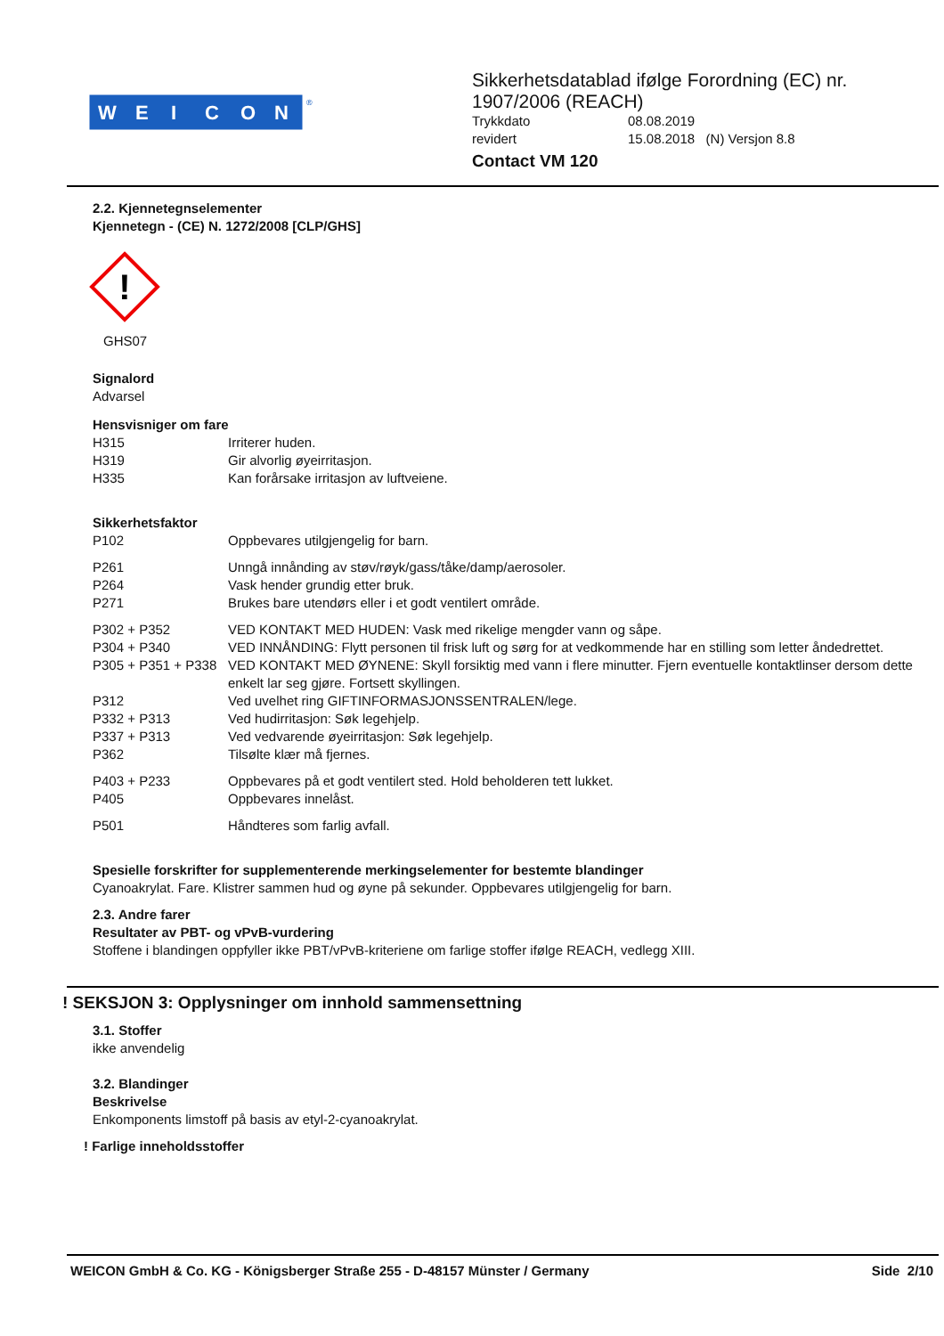W
E
I
C
O
N
®
Sikkerhetsdatablad ifølge Forordning (EC) nr.
1907/2006 (REACH)
| Trykkdato | 08.08.2019 |
| revidert | 15.08.2018 (N) Versjon 8.8 |
Contact VM 120
2.2. Kjennetegnselementer
Kjennetegn - (CE) N. 1272/2008 [CLP/GHS]
!
GHS07
Signalord
Advarsel
Hensvisniger om fare
| H315 | Irriterer huden. |
| H319 | Gir alvorlig øyeirritasjon. |
| H335 | Kan forårsake irritasjon av luftveiene. |
Sikkerhetsfaktor
| P102 | Oppbevares utilgjengelig for barn. |
| P261 | Unngå innånding av støv/røyk/gass/tåke/damp/aerosoler. |
| P264 | Vask hender grundig etter bruk. |
| P271 | Brukes bare utendørs eller i et godt ventilert område. |
| P302 + P352 | VED KONTAKT MED HUDEN: Vask med rikelige mengder vann og såpe. |
| P304 + P340 | VED INNÅNDING: Flytt personen til frisk luft og sørg for at vedkommende har en stilling som letter åndedrettet. |
| P305 + P351 + P338 | VED KONTAKT MED ØYNENE: Skyll forsiktig med vann i flere minutter. Fjern eventuelle kontaktlinser dersom dette enkelt lar seg gjøre. Fortsett skyllingen. |
| P312 | Ved uvelhet ring GIFTINFORMASJONSSENTRALEN/lege. |
| P332 + P313 | Ved hudirritasjon: Søk legehjelp. |
| P337 + P313 | Ved vedvarende øyeirritasjon: Søk legehjelp. |
| P362 | Tilsølte klær må fjernes. |
| P403 + P233 | Oppbevares på et godt ventilert sted. Hold beholderen tett lukket. |
| P405 | Oppbevares innelåst. |
| P501 | Håndteres som farlig avfall. |
Spesielle forskrifter for supplementerende merkingselementer for bestemte blandinger
Cyanoakrylat. Fare. Klistrer sammen hud og øyne på sekunder. Oppbevares utilgjengelig for barn.
2.3. Andre farer
Resultater av PBT- og vPvB-vurdering
Stoffene i blandingen oppfyller ikke PBT/vPvB-kriteriene om farlige stoffer ifølge REACH, vedlegg XIII.
! SEKSJON 3: Opplysninger om innhold sammensettning
3.1. Stoffer
ikke anvendelig
3.2. Blandinger
Beskrivelse
Enkomponents limstoff på basis av etyl-2-cyanoakrylat.
! Farlige inneholdsstoffer
WEICON GmbH & Co. KG - Königsberger Straße 255 - D-48157 Münster / Germany Side 2/10